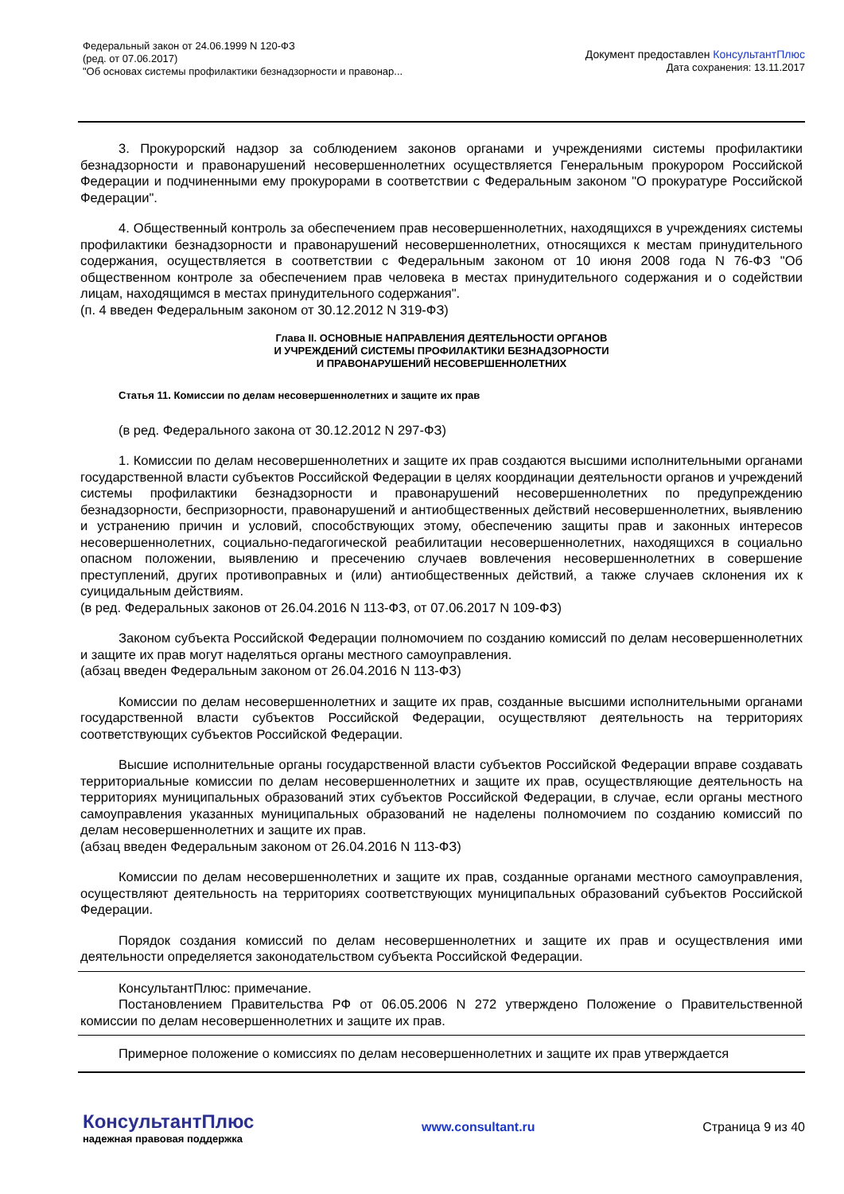Федеральный закон от 24.06.1999 N 120-ФЗ
(ред. от 07.06.2017)
"Об основах системы профилактики безнадзорности и правонар...
Документ предоставлен КонсультантПлюс
Дата сохранения: 13.11.2017
3. Прокурорский надзор за соблюдением законов органами и учреждениями системы профилактики безнадзорности и правонарушений несовершеннолетних осуществляется Генеральным прокурором Российской Федерации и подчиненными ему прокурорами в соответствии с Федеральным законом "О прокуратуре Российской Федерации".
4. Общественный контроль за обеспечением прав несовершеннолетних, находящихся в учреждениях системы профилактики безнадзорности и правонарушений несовершеннолетних, относящихся к местам принудительного содержания, осуществляется в соответствии с Федеральным законом от 10 июня 2008 года N 76-ФЗ "Об общественном контроле за обеспечением прав человека в местах принудительного содержания и о содействии лицам, находящимся в местах принудительного содержания".
(п. 4 введен Федеральным законом от 30.12.2012 N 319-ФЗ)
Глава II. ОСНОВНЫЕ НАПРАВЛЕНИЯ ДЕЯТЕЛЬНОСТИ ОРГАНОВ
И УЧРЕЖДЕНИЙ СИСТЕМЫ ПРОФИЛАКТИКИ БЕЗНАДЗОРНОСТИ
И ПРАВОНАРУШЕНИЙ НЕСОВЕРШЕННОЛЕТНИХ
Статья 11. Комиссии по делам несовершеннолетних и защите их прав
(в ред. Федерального закона от 30.12.2012 N 297-ФЗ)
1. Комиссии по делам несовершеннолетних и защите их прав создаются высшими исполнительными органами государственной власти субъектов Российской Федерации в целях координации деятельности органов и учреждений системы профилактики безнадзорности и правонарушений несовершеннолетних по предупреждению безнадзорности, беспризорности, правонарушений и антиобщественных действий несовершеннолетних, выявлению и устранению причин и условий, способствующих этому, обеспечению защиты прав и законных интересов несовершеннолетних, социально-педагогической реабилитации несовершеннолетних, находящихся в социально опасном положении, выявлению и пресечению случаев вовлечения несовершеннолетних в совершение преступлений, других противоправных и (или) антиобщественных действий, а также случаев склонения их к суицидальным действиям.
(в ред. Федеральных законов от 26.04.2016 N 113-ФЗ, от 07.06.2017 N 109-ФЗ)
Законом субъекта Российской Федерации полномочием по созданию комиссий по делам несовершеннолетних и защите их прав могут наделяться органы местного самоуправления.
(абзац введен Федеральным законом от 26.04.2016 N 113-ФЗ)
Комиссии по делам несовершеннолетних и защите их прав, созданные высшими исполнительными органами государственной власти субъектов Российской Федерации, осуществляют деятельность на территориях соответствующих субъектов Российской Федерации.
Высшие исполнительные органы государственной власти субъектов Российской Федерации вправе создавать территориальные комиссии по делам несовершеннолетних и защите их прав, осуществляющие деятельность на территориях муниципальных образований этих субъектов Российской Федерации, в случае, если органы местного самоуправления указанных муниципальных образований не наделены полномочием по созданию комиссий по делам несовершеннолетних и защите их прав.
(абзац введен Федеральным законом от 26.04.2016 N 113-ФЗ)
Комиссии по делам несовершеннолетних и защите их прав, созданные органами местного самоуправления, осуществляют деятельность на территориях соответствующих муниципальных образований субъектов Российской Федерации.
Порядок создания комиссий по делам несовершеннолетних и защите их прав и осуществления ими деятельности определяется законодательством субъекта Российской Федерации.
КонсультантПлюс: примечание.
Постановлением Правительства РФ от 06.05.2006 N 272 утверждено Положение о Правительственной комиссии по делам несовершеннолетних и защите их прав.
Примерное положение о комиссиях по делам несовершеннолетних и защите их прав утверждается
КонсультантПлюс
надежная правовая поддержка
www.consultant.ru Страница 9 из 40